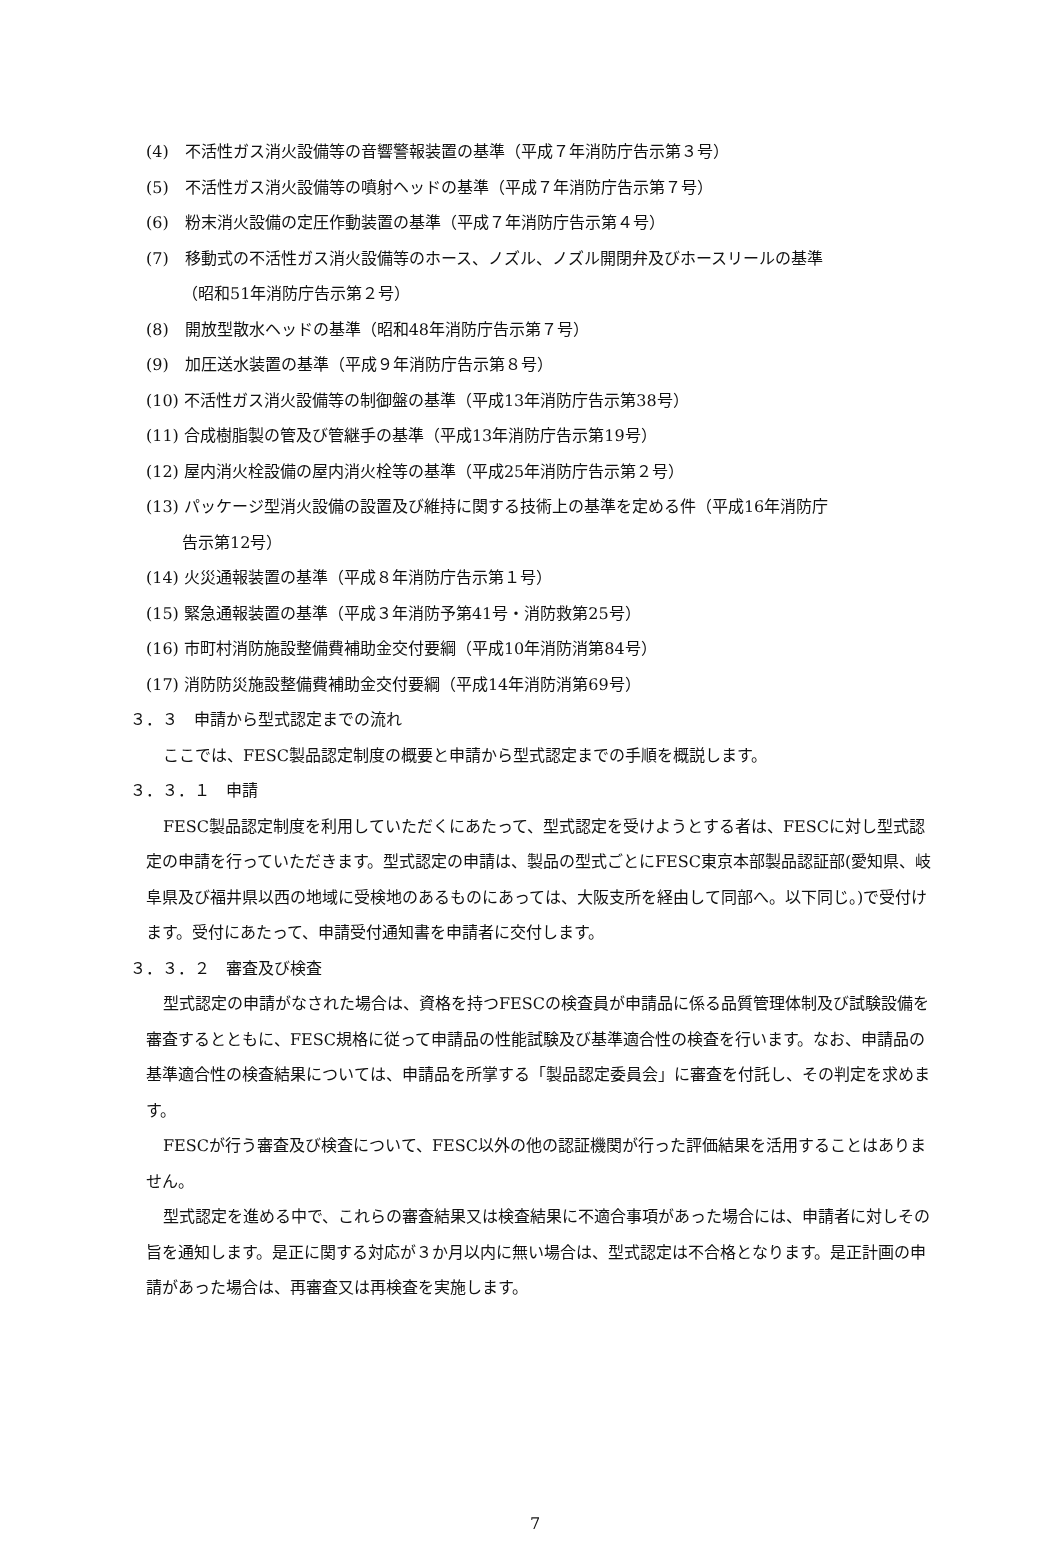(4)　不活性ガス消火設備等の音響警報装置の基準（平成７年消防庁告示第３号）
(5)　不活性ガス消火設備等の噴射ヘッドの基準（平成７年消防庁告示第７号）
(6)　粉末消火設備の定圧作動装置の基準（平成７年消防庁告示第４号）
(7)　移動式の不活性ガス消火設備等のホース、ノズル、ノズル開閉弁及びホースリールの基準
（昭和51年消防庁告示第２号）
(8)　開放型散水ヘッドの基準（昭和48年消防庁告示第７号）
(9)　加圧送水装置の基準（平成９年消防庁告示第８号）
(10) 不活性ガス消火設備等の制御盤の基準（平成13年消防庁告示第38号）
(11) 合成樹脂製の管及び管継手の基準（平成13年消防庁告示第19号）
(12) 屋内消火栓設備の屋内消火栓等の基準（平成25年消防庁告示第２号）
(13) パッケージ型消火設備の設置及び維持に関する技術上の基準を定める件（平成16年消防庁
告示第12号）
(14) 火災通報装置の基準（平成８年消防庁告示第１号）
(15) 緊急通報装置の基準（平成３年消防予第41号・消防救第25号）
(16) 市町村消防施設整備費補助金交付要綱（平成10年消防消第84号）
(17) 消防防災施設整備費補助金交付要綱（平成14年消防消第69号）
３．３　申請から型式認定までの流れ
ここでは、FESC製品認定制度の概要と申請から型式認定までの手順を概説します。
３．３．１　申請
FESC製品認定制度を利用していただくにあたって、型式認定を受けようとする者は、FESCに対し型式認定の申請を行っていただきます。型式認定の申請は、製品の型式ごとにFESC東京本部製品認証部(愛知県、岐阜県及び福井県以西の地域に受検地のあるものにあっては、大阪支所を経由して同部へ。以下同じ。)で受付けます。受付にあたって、申請受付通知書を申請者に交付します。
３．３．２　審査及び検査
型式認定の申請がなされた場合は、資格を持つFESCの検査員が申請品に係る品質管理体制及び試験設備を審査するとともに、FESC規格に従って申請品の性能試験及び基準適合性の検査を行います。なお、申請品の基準適合性の検査結果については、申請品を所掌する「製品認定委員会」に審査を付託し、その判定を求めます。
FESCが行う審査及び検査について、FESC以外の他の認証機関が行った評価結果を活用することはありません。
型式認定を進める中で、これらの審査結果又は検査結果に不適合事項があった場合には、申請者に対しその旨を通知します。是正に関する対応が３か月以内に無い場合は、型式認定は不合格となります。是正計画の申請があった場合は、再審査又は再検査を実施します。
7